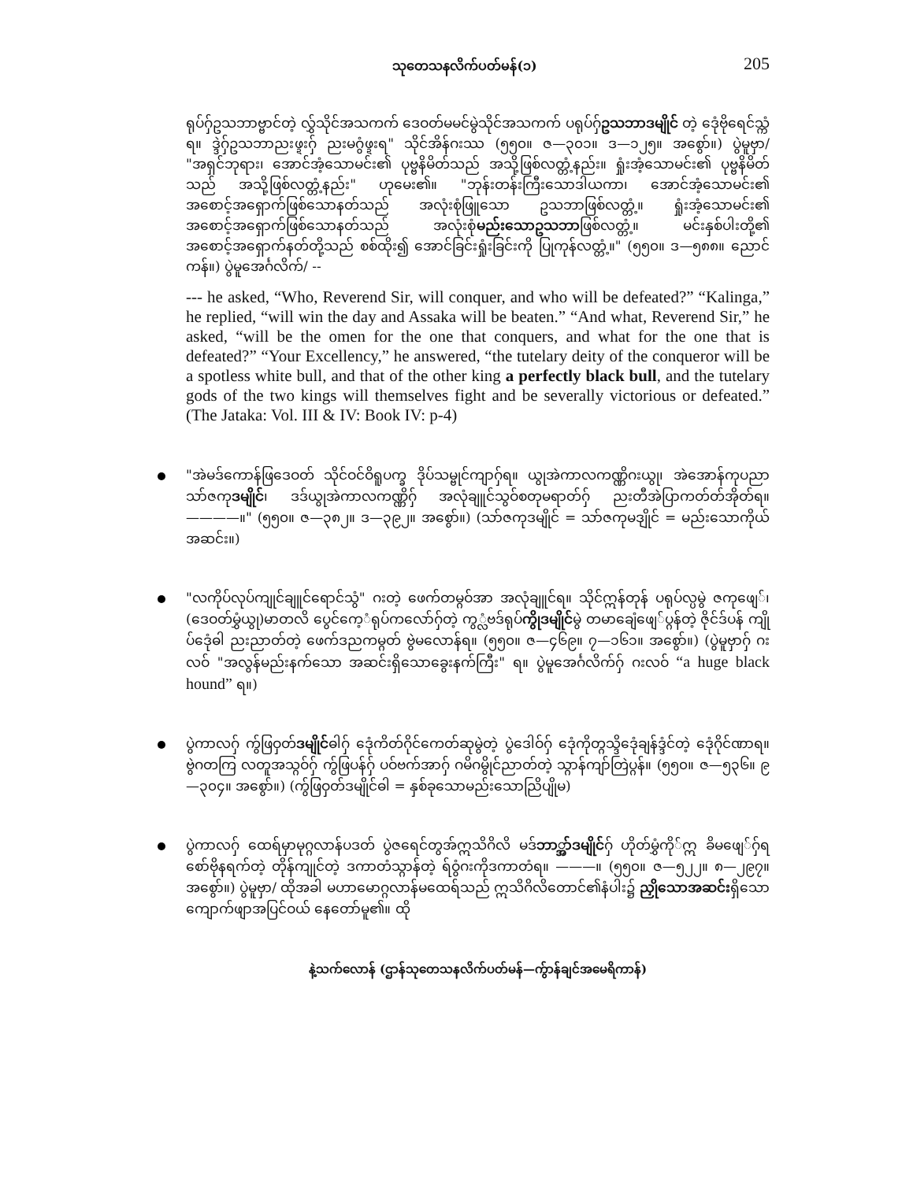သုတေသနလိက်ပတ်မန်(၁) 205
ရုပ်ဂှ်ဥသဘာဗ္ဗာင်တဲ့ လွှ်သိုင်အသကက် ဒေဝတ်မမင်မွဲသိုင်အသကက် ပရုပ်ဂှ်ဥသဘာဒမျိုင် တဲ့ ဒေုံဗိုရေင်သ္ကံရ။ ဒ္ဒဲဂှ်ဥသဘာညးဖ္ဍးဂှ် ညးမဂွံဖ္ဍးရ" သိုင်အိန်ဂးဿ (၅၅၀။ ဇ—၃၀၁။ ဒ—၁၂၅။ အစွော်။) ပွဲမူဗှာ/ "အရှင်ဘုရား၊ အောင်အံ့သောမင်း၏ ပုဗ္ဗနိမိတ်သည် အသို့ဖြစ်လတ္တံ့နည်း။ ရှုံးအံ့သောမင်း၏ ပုဗ္ဗနိမိတ်သည် အသို့ဖြစ်လတ္တံ့နည်း" ဟုမေး၏။ "ဘုန်းတန်းကြီးသောဒါယကာ၊ အောင်အံ့သောမင်း၏ အစောင့်အရှောက်ဖြစ်သောနတ်သည် အလုံးစုံဖြူသော ဥသဘာဖြစ်လတ္တံ့။ ရှုံးအံ့သောမင်း၏ အစောင့်အရှောက်ဖြစ်သောနတ်သည် အလုံးစုံမည်းသောဥသဘာဖြစ်လတ္တံ့။ မင်းနှစ်ပါးတို့၏ အစောင့်အရှောက်နတ်တို့သည် စစ်ထိုး၍ အောင်ခြင်းရှုံးခြင်းကို ပြုကုန်လတ္တံ့။" (၅၅၀။ ဒ—၅၈၈။ ညောင်ကန်။) ပွဲမူအေင်္ဂလိက်/ --
--- he asked, “Who, Reverend Sir, will conquer, and who will be defeated?” “Kalinga,” he replied, “will win the day and Assaka will be beaten.” “And what, Reverend Sir,” he asked, “will be the omen for the one that conquers, and what for the one that is defeated?” “Your Excellency,” he answered, “the tutelary deity of the conqueror will be a spotless white bull, and that of the other king a perfectly black bull, and the tutelary gods of the two kings will themselves fight and be severally victorious or defeated.” (The Jataka: Vol. III & IV: Book IV: p-4)
"အဲမဒ်ကောန်ဖြဒေဝတ် သိုင်ဝင်ဝိရူပက္ခ ဒိုပ်သမ္ဗုင်ကျာဂှ်ရ။ ယွုအဲကာလကဏ္ဏိဂးယွု၊ အဲအောန်ကုပညာ သာ်ဇကုဒမျိုင်၊ ဒဒ်ယွုအဲကာလကဏ္ဏိဂှ် အလုံချူင်သွဝ်စတုမရာတ်ဂှ် ညးတီအဲပြာကတ်တ်အိုတ်ရ။ ————။" (၅၅၀။ ဇ—၃၈၂။ ဒ—၃၉၂။ အစွော်။) (သာ်ဇကုဒမျိုင် = သာ်ဇကုမဒျိုင် = မည်းသောကိုယ်အဆင်း။)
"လကိုပ်လုပ်ကျုင်ချူင်ရောင်သွံ" ဂးတဲ့ ဖေက်တမ္ဂဝ်အာ အလုံချူင်ရ။ သိုင်ဣန်တုန် ပရုပ်လ္ပမွဲ ဇကုဖျေ်၊ (ဒေဝတ်မွှံယွု)မာတလိ ပွေင်ကေ့ံရုပ်ကလော်ဂှ်တဲ့ ကွ္လံဗဒ်ရုပ်ကွိုဒမျိုင်မွဲ တမာချေံဖျေ်ပ္ဂန်တဲ့ ဇိုင်ဒ်ပန် ကျိုပ်ဒေုံဓါ ညးညာတ်တဲ့ ဖေက်ဒညကမ္ဂတ် ဗွဲမလောန်ရ။ (၅၅၀။ ဇ—၄၆၉။ ၇—၁၆၁။ အစွော်။) (ပွဲမူဗှာဂှ် ဂးလဝ် "အလွန်မည်းနက်သော အဆင်းရှိသောခွေးနက်ကြီး" ရ။ ပွဲမူအေင်္ဂလိက်ဂှ် ဂးလဝ် “a huge black hound” ရ။)
ပွဲကာလဂှ် ကွ်ဖြဝှတ်ဒမျိုင်ဓါဂှ် ဒေုံကိတ်ဂိုင်ကေတ်ဆုမွဲတဲ့ ပွဲဒေါဝ်ဂှ် ဒေုံကိုတ္ဂသ္ဒိဒေုံချန်ဒ္ဒံင်တဲ့ ဒေုံဂိုင်ဏာရ။ ဗွဲဂတကြ လတူအသ္ဂဝ်ဂှ် ကွ်ဖြပန်ဂှ် ပဝ်ဗက်အာဂှ် ဂမိဂမွိုင်ညာတ်တဲ့ သ္ဂာန်ကျာ်တြဲပ္ဂန်။ (၅၅၀။ ဇ—၅၃၆။ ၉—၃၀၄။ အစွော်။) (ကွ်ဖြဝှတ်ဒမျိုင်ဓါ = နှစ်ခုသောမည်းသောညြိပျိုမ)
ပွဲကာလဂှ် ထေရ်မှာမုဂ္ဂလာန်ပဒတ် ပွဲဇရေင်တွအ်ဣသိဂိလိ မဒ်ဘာ္အာ်ဒမျိုင်ဂှ် ဟိုတ်မွှံကို်ဣ ခိမဖျေ်ဂှ်ရ စော်ဗိုနရက်တဲ့ တိုန်ကျုင်တဲ့ ဒကာတံသ္ဂာန်တဲ့ ရ်ဝွံဂးကိုဒကာတံရ။ ———။ (၅၅၀။ ဇ—၅၂၂။ ၈—၂၉၇။ အစွော်။) ပွဲမူဗှာ/ ထိုအခါ မဟာမောဂ္ဂလာန်မထေရ်သည် ဣသိဂိလိတောင်၏နံပါး၌ ညှိုသောအဆင်းရှိသော ကျောက်ဖျာအပြင်ဝယ် နေတော်မူ၏။ ထို
နဲ့သက်လောန် (ဌာန်သုတေသနလိက်ပတ်မန်—ကွ်ာန်ချင်အမေရိကာန်)